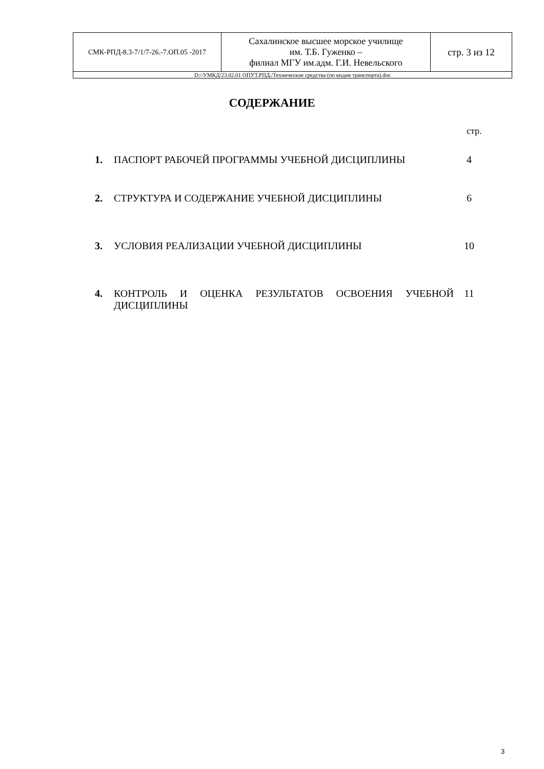| СМК-РПД-8.3-7/1/7-26.-7.ОП.05 -2017 | Сахалинское высшее морское училище им. Т.Б. Гуженко – филиал МГУ им.адм. Г.И. Невельского | стр. 3 из 12 |
| D://УМКД/23.02.01 ОПУТ.РПД./Технические средства (по видам транспорта).doc | | |
СОДЕРЖАНИЕ
стр.
| 1. | ПАСПОРТ РАБОЧЕЙ ПРОГРАММЫ УЧЕБНОЙ ДИСЦИПЛИНЫ | 4 |
| 2. | СТРУКТУРА И СОДЕРЖАНИЕ УЧЕБНОЙ ДИСЦИПЛИНЫ | 6 |
| 3. | УСЛОВИЯ РЕАЛИЗАЦИИ УЧЕБНОЙ ДИСЦИПЛИНЫ | 10 |
| 4. | КОНТРОЛЬ И ОЦЕНКА РЕЗУЛЬТАТОВ ОСВОЕНИЯ УЧЕБНОЙ ДИСЦИПЛИНЫ | 11 |
3